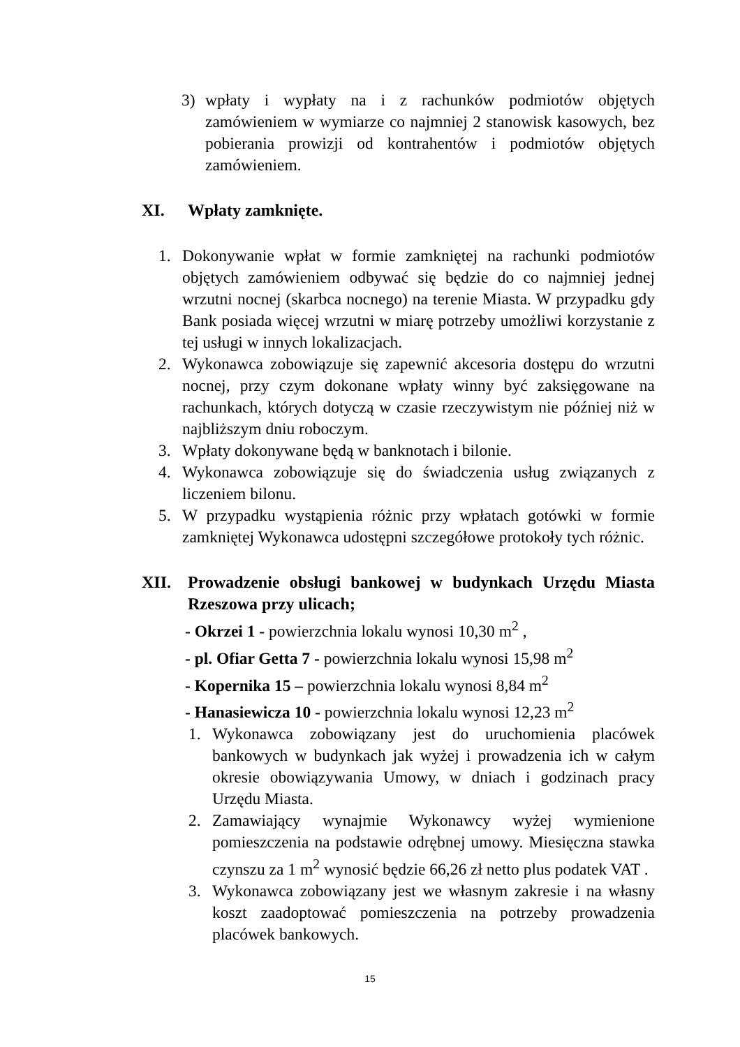3) wpłaty i wypłaty na i z rachunków podmiotów objętych zamówieniem w wymiarze co najmniej 2 stanowisk kasowych, bez pobierania prowizji od kontrahentów i podmiotów objętych zamówieniem.
XI. Wpłaty zamknięte.
1. Dokonywanie wpłat w formie zamkniętej na rachunki podmiotów objętych zamówieniem odbywać się będzie do co najmniej jednej wrzutni nocnej (skarbca nocnego) na terenie Miasta. W przypadku gdy Bank posiada więcej wrzutni w miarę potrzeby umożliwi korzystanie z tej usługi w innych lokalizacjach.
2. Wykonawca zobowiązuje się zapewnić akcesoria dostępu do wrzutni nocnej, przy czym dokonane wpłaty winny być zaksięgowane na rachunkach, których dotyczą w czasie rzeczywistym nie później niż w najbliższym dniu roboczym.
3. Wpłaty dokonywane będą w banknotach i bilonie.
4. Wykonawca zobowiązuje się do świadczenia usług związanych z liczeniem bilonu.
5. W przypadku wystąpienia różnic przy wpłatach gotówki w formie zamkniętej Wykonawca udostępni szczegółowe protokoły tych różnic.
XII. Prowadzenie obsługi bankowej w budynkach Urzędu Miasta Rzeszowa przy ulicach;
- Okrzei 1 - powierzchnia lokalu wynosi 10,30 m<sup>2</sup> ,
- pl. Ofiar Getta 7 - powierzchnia lokalu wynosi 15,98 m<sup>2</sup>
- Kopernika 15 – powierzchnia lokalu wynosi 8,84 m<sup>2</sup>
- Hanasiewicza 10 - powierzchnia lokalu wynosi 12,23 m<sup>2</sup>
1. Wykonawca zobowiązany jest do uruchomienia placówek bankowych w budynkach jak wyżej i prowadzenia ich w całym okresie obowiązywania Umowy, w dniach i godzinach pracy Urzędu Miasta.
2. Zamawiający wynajmie Wykonawcy wyżej wymienione pomieszczenia na podstawie odrębnej umowy. Miesięczna stawka czynszu za 1 m<sup>2</sup> wynosić będzie 66,26 zł netto plus podatek VAT .
3. Wykonawca zobowiązany jest we własnym zakresie i na własny koszt zaadoptować pomieszczenia na potrzeby prowadzenia placówek bankowych.
15